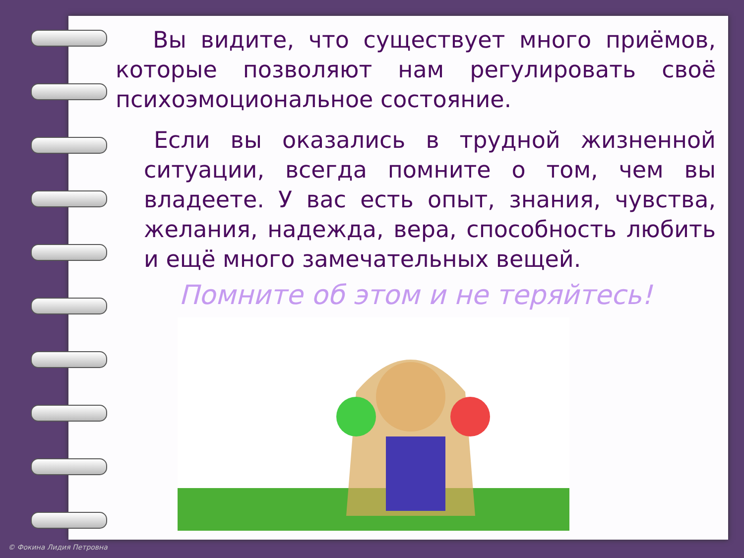Вы видите, что существует много приёмов, которые позволяют нам регулировать своё психоэмоциональное состояние.
Если вы оказались в трудной жизненной ситуации, всегда помните о том, чем вы владеете. У вас есть опыт, знания, чувства, желания, надежда, вера, способность любить и ещё много замечательных вещей.
Помните об этом и не теряйтесь!
© Фокина Лидия Петровна